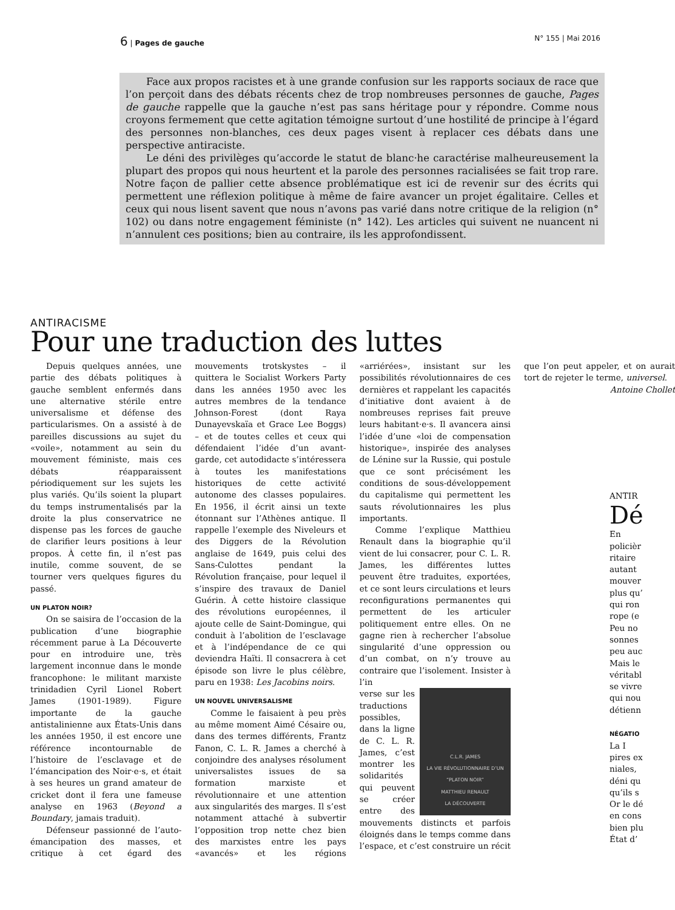6 | Pages de gauche N° 155 | Mai 2016
Face aux propos racistes et à une grande confusion sur les rapports sociaux de race que l’on perçoit dans des débats récents chez de trop nombreuses personnes de gauche, Pages de gauche rappelle que la gauche n’est pas sans héritage pour y répondre. Comme nous croyons fermement que cette agitation témoigne surtout d’une hostilité de principe à l’égard des personnes non-blanches, ces deux pages visent à replacer ces débats dans une perspective antiraciste.
Le déni des privilèges qu’accorde le statut de blanc·he caractérise malheureusement la plupart des propos qui nous heurtent et la parole des personnes racialisées se fait trop rare. Notre façon de pallier cette absence problématique est ici de revenir sur des écrits qui permettent une réflexion politique à même de faire avancer un projet égalitaire. Celles et ceux qui nous lisent savent que nous n’avons pas varié dans notre critique de la religion (n° 102) ou dans notre engagement féministe (n° 142). Les articles qui suivent ne nuancent ni n’annulent ces positions; bien au contraire, ils les approfondissent.
ANTIRACISME
Pour une traduction des luttes
Depuis quelques années, une partie des débats politiques à gauche semblent enfermés dans une alternative stérile entre universalisme et défense des particularismes. On a assisté à de pareilles discussions au sujet du «voile», notamment au sein du mouvement féministe, mais ces débats réapparaissent périodiquement sur les sujets les plus variés. Qu’ils soient la plupart du temps instrumentalisés par la droite la plus conservatrice ne dispense pas les forces de gauche de clarifier leurs positions à leur propos. À cette fin, il n’est pas inutile, comme souvent, de se tourner vers quelques figures du passé.
UN PLATON NOIR?
On se saisira de l’occasion de la publication d’une biographie récemment parue à La Découverte pour en introduire une, très largement inconnue dans le monde francophone: le militant marxiste trinidadien Cyril Lionel Robert James (1901-1989). Figure importante de la gauche antistalinienne aux États-Unis dans les années 1950, il est encore une référence incontournable de l’histoire de l’esclavage et de l’émancipation des Noir·e·s, et était à ses heures un grand amateur de cricket dont il fera une fameuse analyse en 1963 (Beyond a Boundary, jamais traduit).
Défenseur passionné de l’auto-émancipation des masses, et critique à cet égard des mouvements trotskystes – il quittera le Socialist Workers Party dans les années 1950 avec les autres membres de la tendance Johnson-Forest (dont Raya Dunayevskaïa et Grace Lee Boggs) – et de toutes celles et ceux qui défendaient l’idée d’un avant-garde, cet autodidacte s’intéressera à toutes les manifestations historiques de cette activité autonome des classes populaires. En 1956, il écrit ainsi un texte étonnant sur l’Athènes antique. Il rappelle l’exemple des Niveleurs et des Diggers de la Révolution anglaise de 1649, puis celui des Sans-Culottes pendant la Révolution française, pour lequel il s’inspire des travaux de Daniel Guérin. À cette histoire classique des révolutions européennes, il ajoute celle de Saint-Domingue, qui conduit à l’abolition de l’esclavage et à l’indépendance de ce qui deviendra Haïti. Il consacrera à cet épisode son livre le plus célèbre, paru en 1938: Les Jacobins noirs.
UN NOUVEL UNIVERSALISME
Comme le faisaient à peu près au même moment Aimé Césaire ou, dans des termes différents, Frantz Fanon, C. L. R. James a cherché à conjoindre des analyses résolument universalistes issues de sa formation marxiste et révolutionnaire et une attention aux singularités des marges. Il s’est notamment attaché à subvertir l’opposition trop nette chez bien des marxistes entre les pays «avancés» et les régions «arriérées», insistant sur les possibilités révolutionnaires de ces dernières et rappelant les capacités d’initiative dont avaient à de nombreuses reprises fait preuve leurs habitant·e·s. Il avancera ainsi l’idée d’une «loi de compensation historique», inspirée des analyses de Lénine sur la Russie, qui postule que ce sont précisément les conditions de sous-développement du capitalisme qui permettent les sauts révolutionnaires les plus importants.
Comme l’explique Matthieu Renault dans la biographie qu’il vient de lui consacrer, pour C. L. R. James, les différentes luttes peuvent être traduites, exportées, et ce sont leurs circulations et leurs reconfigurations permanentes qui permettent de les articuler politiquement entre elles. On ne gagne rien à rechercher l’absolue singularité d’une oppression ou d’un combat, on n’y trouve au contraire que l’isolement. Insister à l’in
C.L.R. JAMES
LA VIE RÉVOLUTIONNAIRE D’UN “PLATON NOIR”
MATTHIEU RENAULT
LA DÉCOUVERTE
verse sur les traductions possibles, dans la ligne de C. L. R. James, c’est montrer les solidarités qui peuvent se créer entre des mouvements distincts et parfois éloignés dans le temps comme dans l’espace, et c’est construire un récit que l’on peut appeler, et on aurait tort de rejeter le terme, universel.
Antoine Chollet
ANTIR
Dé
En
policièr
ritaire
autant
mouver
plus qu’
qui ron
rope (e
Peu no
sonnes
peu auc
Mais le
véritabl
se vivre
qui nou
détienn
NÉGATIO
La I
pires ex
niales,
déni qu
qu’ils s
Or le dé
en cons
bien plu
État d’